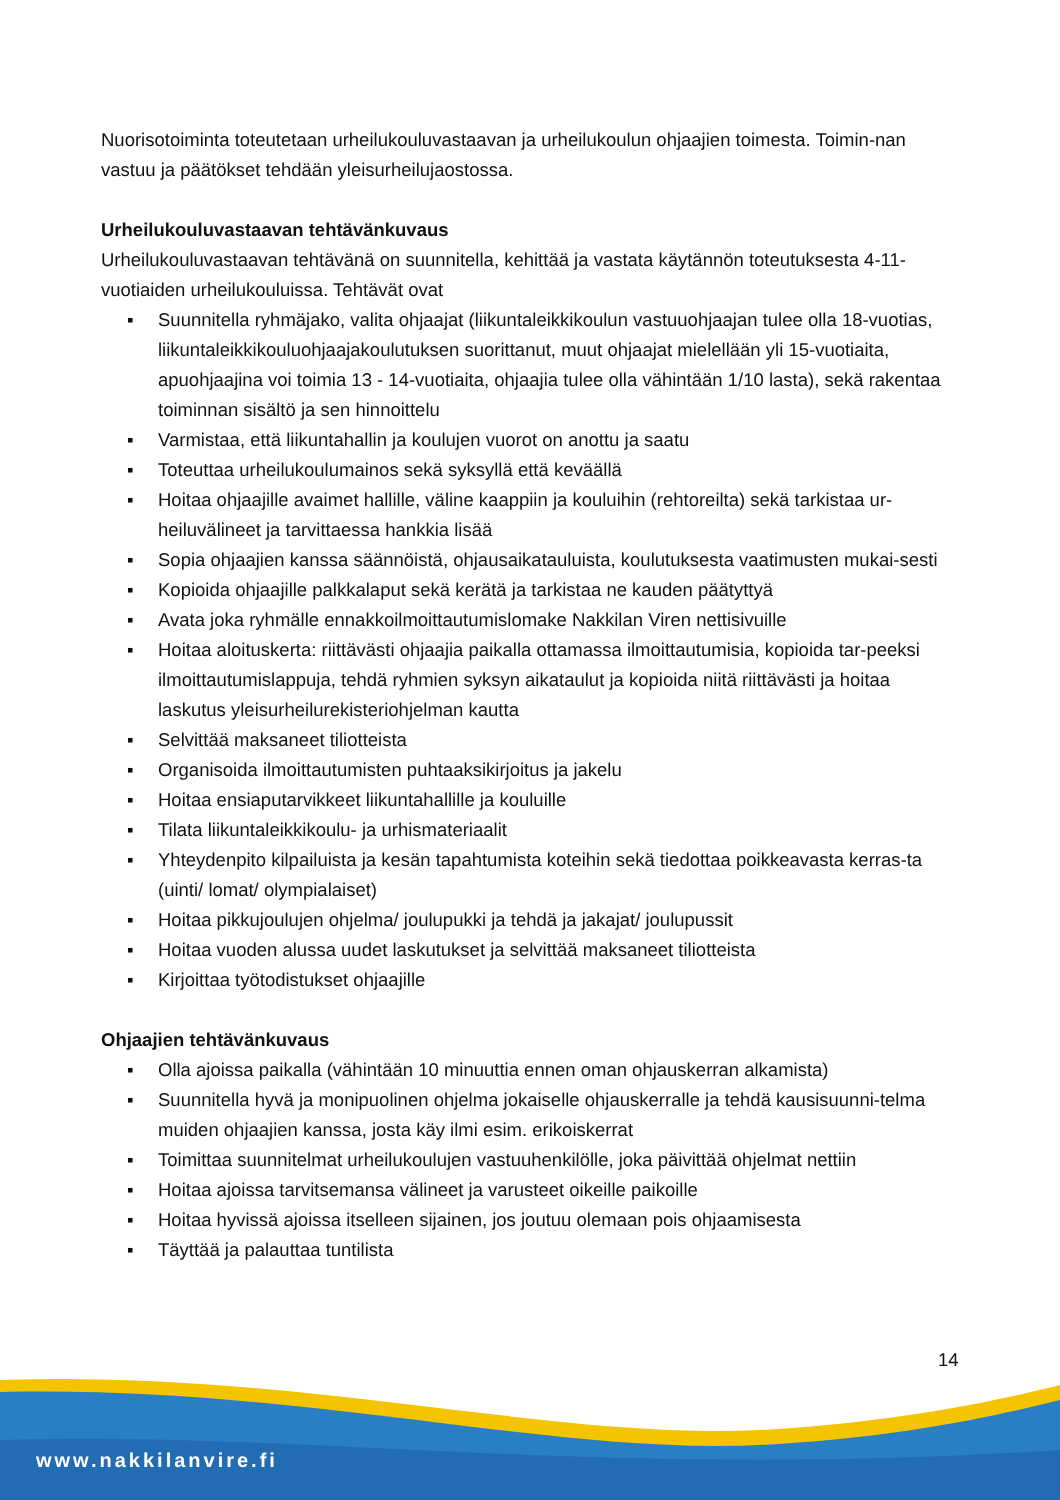Nuorisotoiminta toteutetaan urheilukouluvastaavan ja urheilukoulun ohjaajien toimesta. Toimin-nan vastuu ja päätökset tehdään yleisurheilujaostossa.
Urheilukouluvastaavan tehtävänkuvaus
Urheilukouluvastaavan tehtävänä on suunnitella, kehittää ja vastata käytännön toteutuksesta 4-11-vuotiaiden urheilukouluissa. Tehtävät ovat
▪ Suunnitella ryhmäjako, valita ohjaajat (liikuntaleikkikoulun vastuuohjaajan tulee olla 18-vuotias, liikuntaleikkikouluohjaajakoulutuksen suorittanut, muut ohjaajat mielellään yli 15-vuotiaita, apuohjaajina voi toimia 13 - 14-vuotiaita, ohjaajia tulee olla vähintään 1/10 lasta), sekä rakentaa toiminnan sisältö ja sen hinnoittelu
▪ Varmistaa, että liikuntahallin ja koulujen vuorot on anottu ja saatu
▪ Toteuttaa urheilukoulumainos sekä syksyllä että keväällä
▪ Hoitaa ohjaajille avaimet hallille, väline kaappiin ja kouluihin (rehtoreilta) sekä tarkistaa ur-heiluvälineet ja tarvittaessa hankkia lisää
▪ Sopia ohjaajien kanssa säännöistä, ohjausaikatauluista, koulutuksesta vaatimusten mukai-sesti
▪ Kopioida ohjaajille palkkalaput sekä kerätä ja tarkistaa ne kauden päätyttyä
▪ Avata joka ryhmälle ennakkoilmoittautumislomake Nakkilan Viren nettisivuille
▪ Hoitaa aloituskerta: riittävästi ohjaajia paikalla ottamassa ilmoittautumisia, kopioida tar-peeksi ilmoittautumislappuja, tehdä ryhmien syksyn aikataulut ja kopioida niitä riittävästi ja hoitaa laskutus yleisurheilurekisteriohjelman kautta
▪ Selvittää maksaneet tiliotteista
▪ Organisoida ilmoittautumisten puhtaaksikirjoitus ja jakelu
▪ Hoitaa ensiaputarvikkeet liikuntahallille ja kouluille
▪ Tilata liikuntaleikkikoulu- ja urhismateriaalit
▪ Yhteydenpito kilpailuista ja kesän tapahtumista koteihin sekä tiedottaa poikkeavasta kerras-ta (uinti/ lomat/ olympialaiset)
▪ Hoitaa pikkujoulujen ohjelma/ joulupukki ja tehdä ja jakajat/ joulupussit
▪ Hoitaa vuoden alussa uudet laskutukset ja selvittää maksaneet tiliotteista
▪ Kirjoittaa työtodistukset ohjaajille
Ohjaajien tehtävänkuvaus
▪ Olla ajoissa paikalla (vähintään 10 minuuttia ennen oman ohjauskerran alkamista)
▪ Suunnitella hyvä ja monipuolinen ohjelma jokaiselle ohjauskerralle ja tehdä kausisuunni-telma muiden ohjaajien kanssa, josta käy ilmi esim. erikoiskerrat
▪ Toimittaa suunnitelmat urheilukoulujen vastuuhenkilölle, joka päivittää ohjelmat nettiin
▪ Hoitaa ajoissa tarvitsemansa välineet ja varusteet oikeille paikoille
▪ Hoitaa hyvissä ajoissa itselleen sijainen, jos joutuu olemaan pois ohjaamisesta
▪ Täyttää ja palauttaa tuntilista
14
www.nakkilanvire.fi